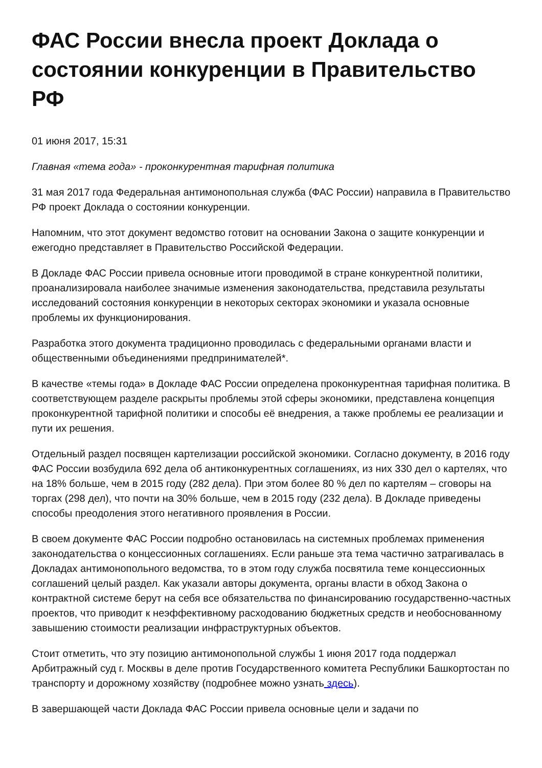ФАС России внесла проект Доклада о состоянии конкуренции в Правительство РФ
01 июня 2017, 15:31
Главная «тема года» - проконкурентная тарифная политика
31 мая 2017 года Федеральная антимонопольная служба (ФАС России) направила в Правительство РФ проект Доклада о состоянии конкуренции.
Напомним, что этот документ ведомство готовит на основании Закона о защите конкуренции и ежегодно представляет в Правительство Российской Федерации.
В Докладе ФАС России привела основные итоги проводимой в стране конкурентной политики, проанализировала наиболее значимые изменения законодательства, представила результаты исследований состояния конкуренции в некоторых секторах экономики и указала основные проблемы их функционирования.
Разработка этого документа традиционно проводилась с федеральными органами власти и общественными объединениями предпринимателей*.
В качестве «темы года» в Докладе ФАС России определена проконкурентная тарифная политика. В соответствующем разделе раскрыты проблемы этой сферы экономики, представлена концепция проконкурентной тарифной политики и способы её внедрения, а также проблемы ее реализации и пути их решения.
Отдельный раздел посвящен картелизации российской экономики. Согласно документу, в 2016 году ФАС России возбудила 692 дела об антиконкурентных соглашениях, из них 330 дел о картелях, что на 18% больше, чем в 2015 году (282 дела). При этом более 80 % дел по картелям – сговоры на торгах (298 дел), что почти на 30% больше, чем в 2015 году (232 дела). В Докладе приведены способы преодоления этого негативного проявления в России.
В своем документе ФАС России подробно остановилась на системных проблемах применения законодательства о концессионных соглашениях. Если раньше эта тема частично затрагивалась в Докладах антимонопольного ведомства, то в этом году служба посвятила теме концессионных соглашений целый раздел. Как указали авторы документа, органы власти в обход Закона о контрактной системе берут на себя все обязательства по финансированию государственно-частных проектов, что приводит к неэффективному расходованию бюджетных средств и необоснованному завышению стоимости реализации инфраструктурных объектов.
Стоит отметить, что эту позицию антимонопольной службы 1 июня 2017 года поддержал Арбитражный суд г. Москвы в деле против Государственного комитета Республики Башкортостан по транспорту и дорожному хозяйству (подробнее можно узнать здесь).
В завершающей части Доклада ФАС России привела основные цели и задачи по